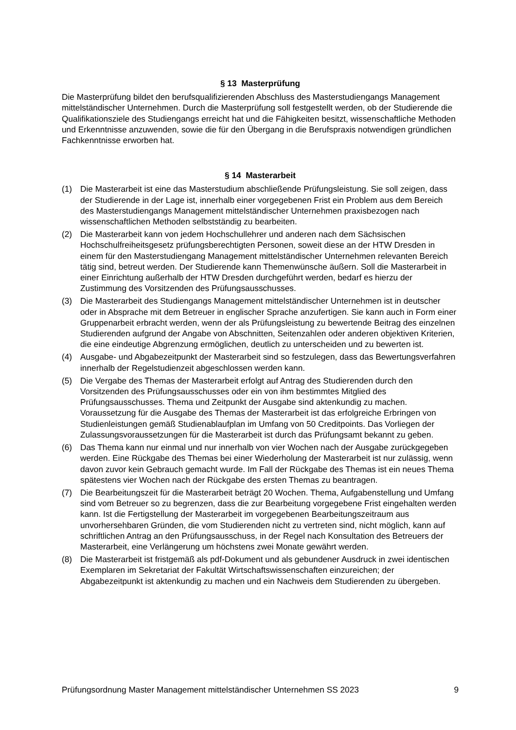§ 13 Masterprüfung
Die Masterprüfung bildet den berufsqualifizierenden Abschluss des Masterstudiengangs Management mittelständischer Unternehmen. Durch die Masterprüfung soll festgestellt werden, ob der Studierende die Qualifikationsziele des Studiengangs erreicht hat und die Fähigkeiten besitzt, wissenschaftliche Methoden und Erkenntnisse anzuwenden, sowie die für den Übergang in die Berufspraxis notwendigen gründlichen Fachkenntnisse erworben hat.
§ 14 Masterarbeit
(1) Die Masterarbeit ist eine das Masterstudium abschließende Prüfungsleistung. Sie soll zeigen, dass der Studierende in der Lage ist, innerhalb einer vorgegebenen Frist ein Problem aus dem Bereich des Masterstudiengangs Management mittelständischer Unternehmen praxisbezogen nach wissenschaftlichen Methoden selbstständig zu bearbeiten.
(2) Die Masterarbeit kann von jedem Hochschullehrer und anderen nach dem Sächsischen Hochschulfreiheitsgesetz prüfungsberechtigten Personen, soweit diese an der HTW Dresden in einem für den Masterstudiengang Management mittelständischer Unternehmen relevanten Bereich tätig sind, betreut werden. Der Studierende kann Themenwünsche äußern. Soll die Masterarbeit in einer Einrichtung außerhalb der HTW Dresden durchgeführt werden, bedarf es hierzu der Zustimmung des Vorsitzenden des Prüfungsausschusses.
(3) Die Masterarbeit des Studiengangs Management mittelständischer Unternehmen ist in deutscher oder in Absprache mit dem Betreuer in englischer Sprache anzufertigen. Sie kann auch in Form einer Gruppenarbeit erbracht werden, wenn der als Prüfungsleistung zu bewertende Beitrag des einzelnen Studierenden aufgrund der Angabe von Abschnitten, Seitenzahlen oder anderen objektiven Kriterien, die eine eindeutige Abgrenzung ermöglichen, deutlich zu unterscheiden und zu bewerten ist.
(4) Ausgabe- und Abgabezeitpunkt der Masterarbeit sind so festzulegen, dass das Bewertungsverfahren innerhalb der Regelstudienzeit abgeschlossen werden kann.
(5) Die Vergabe des Themas der Masterarbeit erfolgt auf Antrag des Studierenden durch den Vorsitzenden des Prüfungsausschusses oder ein von ihm bestimmtes Mitglied des Prüfungsausschusses. Thema und Zeitpunkt der Ausgabe sind aktenkundig zu machen. Voraussetzung für die Ausgabe des Themas der Masterarbeit ist das erfolgreiche Erbringen von Studienleistungen gemäß Studienablaufplan im Umfang von 50 Creditpoints. Das Vorliegen der Zulassungsvoraussetzungen für die Masterarbeit ist durch das Prüfungsamt bekannt zu geben.
(6) Das Thema kann nur einmal und nur innerhalb von vier Wochen nach der Ausgabe zurückgegeben werden. Eine Rückgabe des Themas bei einer Wiederholung der Masterarbeit ist nur zulässig, wenn davon zuvor kein Gebrauch gemacht wurde. Im Fall der Rückgabe des Themas ist ein neues Thema spätestens vier Wochen nach der Rückgabe des ersten Themas zu beantragen.
(7) Die Bearbeitungszeit für die Masterarbeit beträgt 20 Wochen. Thema, Aufgabenstellung und Umfang sind vom Betreuer so zu begrenzen, dass die zur Bearbeitung vorgegebene Frist eingehalten werden kann. Ist die Fertigstellung der Masterarbeit im vorgegebenen Bearbeitungszeitraum aus unvorhersehbaren Gründen, die vom Studierenden nicht zu vertreten sind, nicht möglich, kann auf schriftlichen Antrag an den Prüfungsausschuss, in der Regel nach Konsultation des Betreuers der Masterarbeit, eine Verlängerung um höchstens zwei Monate gewährt werden.
(8) Die Masterarbeit ist fristgemäß als pdf-Dokument und als gebundener Ausdruck in zwei identischen Exemplaren im Sekretariat der Fakultät Wirtschaftswissenschaften einzureichen; der Abgabezeitpunkt ist aktenkundig zu machen und ein Nachweis dem Studierenden zu übergeben.
Prüfungsordnung Master Management mittelständischer Unternehmen SS 2023 9